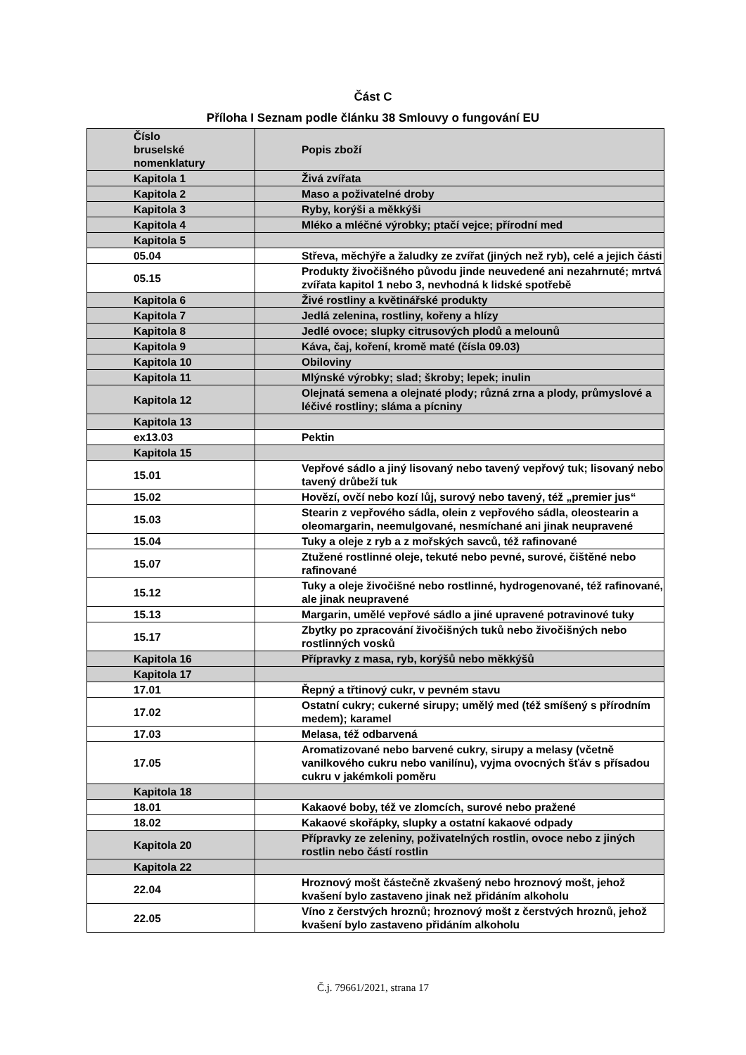Část C
Příloha I Seznam podle článku 38 Smlouvy o fungování EU
| Číslo bruselské nomenklatury | Popis zboží |
| Kapitola 1 | Živá zvířata |
| Kapitola 2 | Maso a poživatelné droby |
| Kapitola 3 | Ryby, korýši a měkkýši |
| Kapitola 4 | Mléko a mléčné výrobky; ptačí vejce; přírodní med |
| Kapitola 5 | |
| 05.04 | Střeva, měchýře a žaludky ze zvířat (jiných než ryb), celé a jejich části |
| 05.15 | Produkty živočišného původu jinde neuvedené ani nezahrnuté; mrtvá zvířata kapitol 1 nebo 3, nevhodná k lidské spotřebě |
| Kapitola 6 | Živé rostliny a květinářské produkty |
| Kapitola 7 | Jedlá zelenina, rostliny, kořeny a hlízy |
| Kapitola 8 | Jedlé ovoce; slupky citrusových plodů a melounů |
| Kapitola 9 | Káva, čaj, koření, kromě maté (čísla 09.03) |
| Kapitola 10 | Obiloviny |
| Kapitola 11 | Mlýnské výrobky; slad; škroby; lepek; inulin |
| Kapitola 12 | Olejnatá semena a olejnaté plody; různá zrna a plody, průmyslové a léčivé rostliny; sláma a pícniny |
| Kapitola 13 | |
| ex13.03 | Pektin |
| Kapitola 15 | |
| 15.01 | Vepřové sádlo a jiný lisovaný nebo tavený vepřový tuk; lisovaný nebo tavený drůbeží tuk |
| 15.02 | Hovězí, ovčí nebo kozí lůj, surový nebo tavený, též „premier jus“ |
| 15.03 | Stearin z vepřového sádla, olein z vepřového sádla, oleostearin a oleomargarin, neemulgované, nesmíchané ani jinak neupravené |
| 15.04 | Tuky a oleje z ryb a z mořských savců, též rafinované |
| 15.07 | Ztužené rostlinné oleje, tekuté nebo pevné, surové, čištěné nebo rafinované |
| 15.12 | Tuky a oleje živočišné nebo rostlinné, hydrogenované, též rafinované, ale jinak neupravené |
| 15.13 | Margarin, umělé vepřové sádlo a jiné upravené potravinové tuky |
| 15.17 | Zbytky po zpracování živočišných tuků nebo živočišných nebo rostlinných vosků |
| Kapitola 16 | Přípravky z masa, ryb, korýšů nebo měkkýšů |
| Kapitola 17 | |
| 17.01 | Řepný a třtinový cukr, v pevném stavu |
| 17.02 | Ostatní cukry; cukerné sirupy; umělý med (též smíšený s přírodním medem); karamel |
| 17.03 | Melasa, též odbarvená |
| 17.05 | Aromatizované nebo barvené cukry, sirupy a melasy (včetně vanilkového cukru nebo vanilínu), vyjma ovocných šťáv s přísadou cukru v jakémkoli poměru |
| Kapitola 18 | |
| 18.01 | Kakaové boby, též ve zlomcích, surové nebo pražené |
| 18.02 | Kakaové skořápky, slupky a ostatní kakaové odpady |
| Kapitola 20 | Přípravky ze zeleniny, poživatelných rostlin, ovoce nebo z jiných rostlin nebo částí rostlin |
| Kapitola 22 | |
| 22.04 | Hroznový mošt částečně zkvašený nebo hroznový mošt, jehož kvašení bylo zastaveno jinak než přidáním alkoholu |
| 22.05 | Víno z čerstvých hroznů; hroznový mošt z čerstvých hroznů, jehož kvašení bylo zastaveno přidáním alkoholu |
Č.j. 79661/2021, strana 17